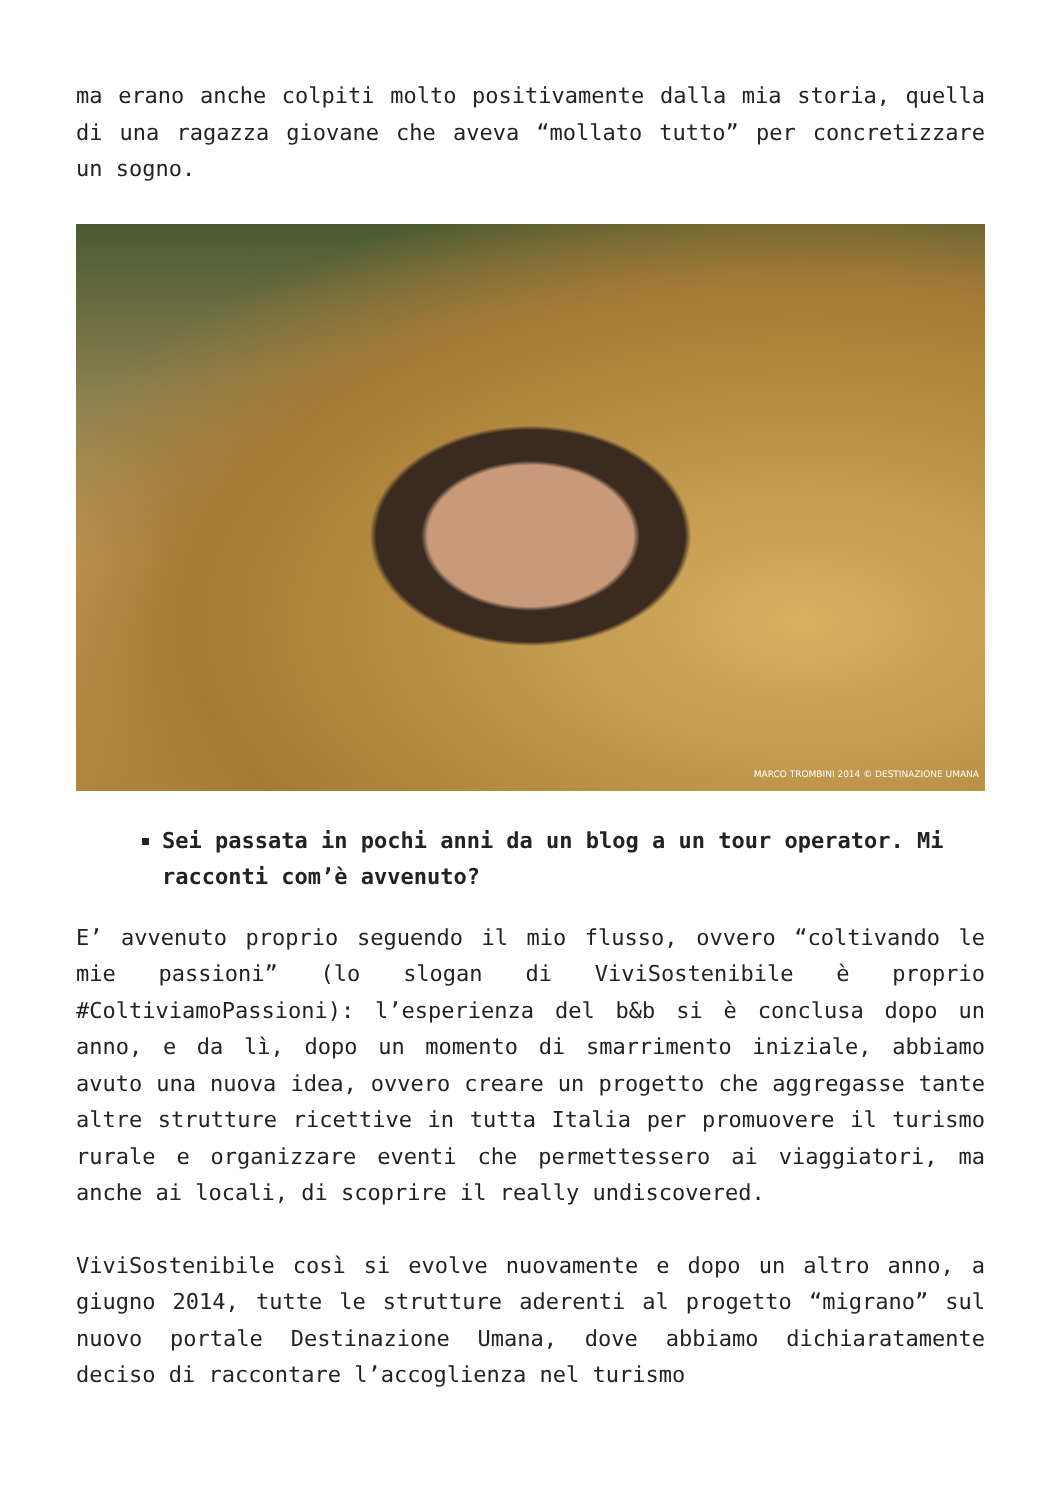ma erano anche colpiti molto positivamente dalla mia storia, quella di una ragazza giovane che aveva “mollato tutto” per concretizzare un sogno.
MARCO TROMBINI 2014 © DESTINAZIONE UMANA
Sei passata in pochi anni da un blog a un tour operator. Mi racconti com’è avvenuto?
E’ avvenuto proprio seguendo il mio flusso, ovvero “coltivando le mie passioni” (lo slogan di ViviSostenibile è proprio #ColtiviamoPassioni): l’esperienza del b&b si è conclusa dopo un anno, e da lì, dopo un momento di smarrimento iniziale, abbiamo avuto una nuova idea, ovvero creare un progetto che aggregasse tante altre strutture ricettive in tutta Italia per promuovere il turismo rurale e organizzare eventi che permettessero ai viaggiatori, ma anche ai locali, di scoprire il really undiscovered.
ViviSostenibile così si evolve nuovamente e dopo un altro anno, a giugno 2014, tutte le strutture aderenti al progetto “migrano” sul nuovo portale Destinazione Umana, dove abbiamo dichiaratamente deciso di raccontare l’accoglienza nel turismo